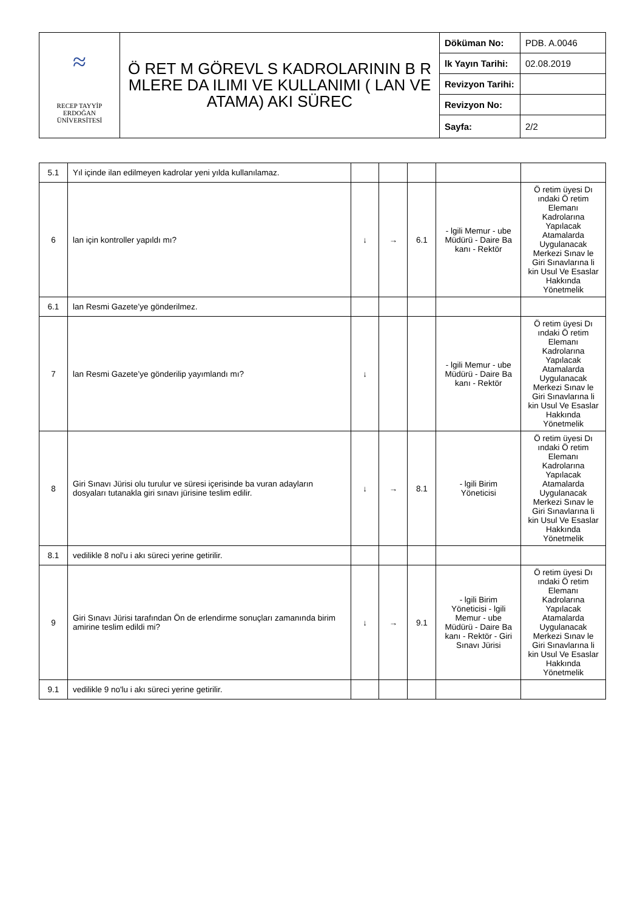| ≈ RECEP TAYYİP ERDOĞAN ÜNİVERSİTESİ | Ö RET M GÖREVL S KADROLARININ B R MLERE DA ILIMI VE KULLANIMI ( LAN VE ATAMA) AKI SÜREC | Döküman No: | PDB. A.0046 |
| | | lk Yayın Tarihi: | 02.08.2019 |
| | | Revizyon Tarihi: | |
| | | Revizyon No: | |
| | | Sayfa: | 2/2 |
| 5.1 | Yıl içinde ilan edilmeyen kadrolar yeni yılda kullanılamaz. | | | | | |
| 6 | lan için kontroller yapıldı mı? | ↓ | → | 6.1 | - lgili Memur - ube Müdürü - Daire Ba kanı - Rektör | Ö retim üyesi Dı ındaki Ö retim Elemanı Kadrolarına Yapılacak Atamalarda Uygulanacak Merkezi Sınav le Giri Sınavlarına li kin Usul Ve Esaslar Hakkında Yönetmelik |
| 6.1 | lan Resmi Gazete’ye gönderilmez. | | | | | |
| 7 | lan Resmi Gazete’ye gönderilip yayımlandı mı? | ↓ | | | - lgili Memur - ube Müdürü - Daire Ba kanı - Rektör | Ö retim üyesi Dı ındaki Ö retim Elemanı Kadrolarına Yapılacak Atamalarda Uygulanacak Merkezi Sınav le Giri Sınavlarına li kin Usul Ve Esaslar Hakkında Yönetmelik |
| 8 | Giri Sınavı Jürisi olu turulur ve süresi içerisinde ba vuran adayların dosyaları tutanakla giri sınavı jürisine teslim edilir. | ↓ | → | 8.1 | - lgili Birim Yöneticisi | Ö retim üyesi Dı ındaki Ö retim Elemanı Kadrolarına Yapılacak Atamalarda Uygulanacak Merkezi Sınav le Giri Sınavlarına li kin Usul Ve Esaslar Hakkında Yönetmelik |
| 8.1 | vedilikle 8 nol'u i akı süreci yerine getirilir. | | | | | |
| 9 | Giri Sınavı Jürisi tarafından Ön de erlendirme sonuçları zamanında birim amirine teslim edildi mi? | ↓ | → | 9.1 | - lgili Birim Yöneticisi - lgili Memur - ube Müdürü - Daire Ba kanı - Rektör - Giri Sınavı Jürisi | Ö retim üyesi Dı ındaki Ö retim Elemanı Kadrolarına Yapılacak Atamalarda Uygulanacak Merkezi Sınav le Giri Sınavlarına li kin Usul Ve Esaslar Hakkında Yönetmelik |
| 9.1 | vedilikle 9 no'lu i akı süreci yerine getirilir. | | | | | |